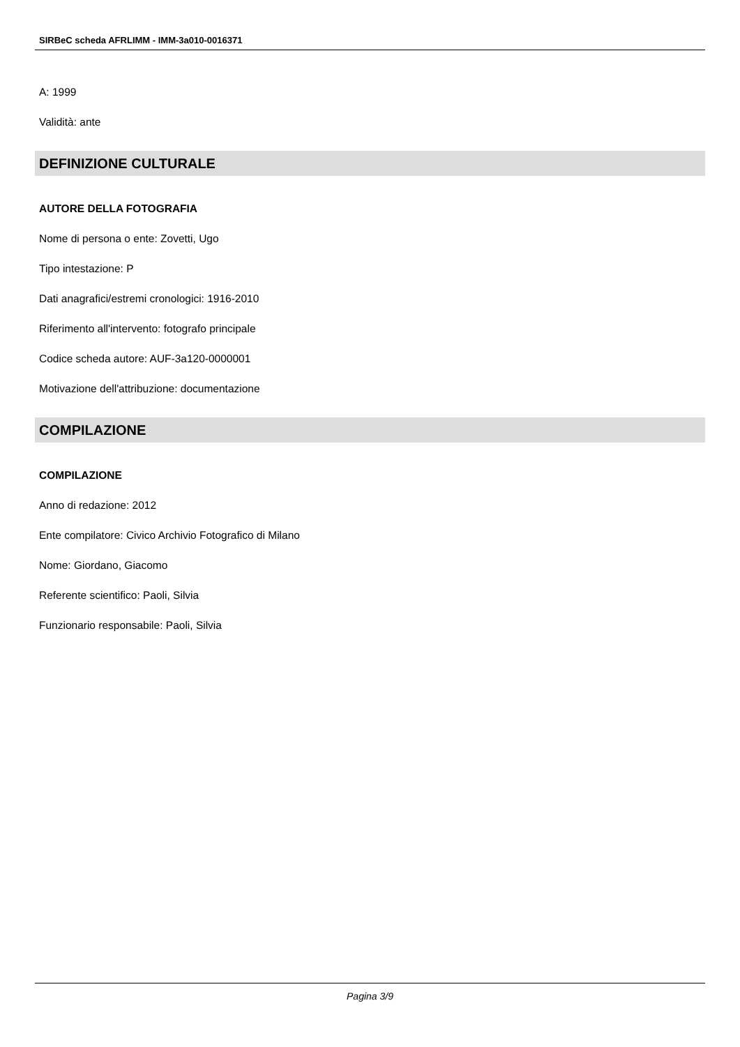SIRBeC scheda AFRLIMM - IMM-3a010-0016371
A: 1999
Validità: ante
DEFINIZIONE CULTURALE
AUTORE DELLA FOTOGRAFIA
Nome di persona o ente: Zovetti, Ugo
Tipo intestazione: P
Dati anagrafici/estremi cronologici: 1916-2010
Riferimento all'intervento: fotografo principale
Codice scheda autore: AUF-3a120-0000001
Motivazione dell'attribuzione: documentazione
COMPILAZIONE
COMPILAZIONE
Anno di redazione: 2012
Ente compilatore: Civico Archivio Fotografico di Milano
Nome: Giordano, Giacomo
Referente scientifico: Paoli, Silvia
Funzionario responsabile: Paoli, Silvia
Pagina 3/9